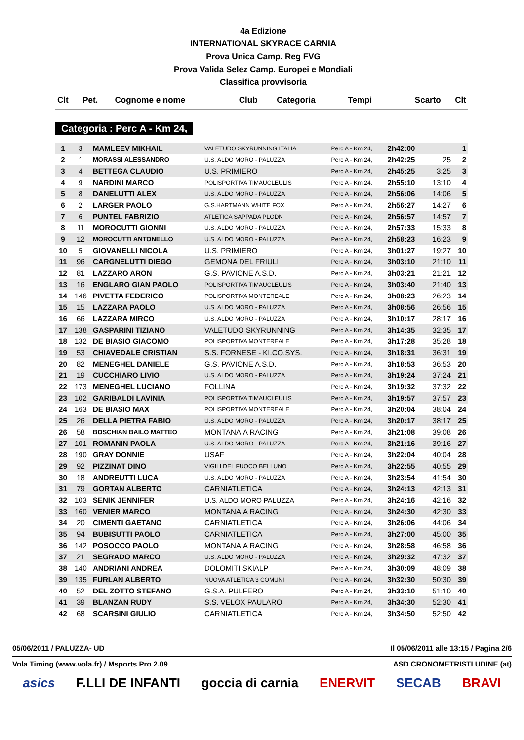4a Edizione
INTERNATIONAL SKYRACE CARNIA
Prova Unica Camp. Reg FVG
Prova Valida Selez Camp. Europei e Mondiali
Classifica provvisoria
| Clt | Pet. | Cognome e nome | Club | Categoria | Tempi | Scarto | Clt |
| --- | --- | --- | --- | --- | --- | --- | --- |
Categoria : Perc A - Km 24,
| 1 | 3 | MAMLEEV MIKHAIL | VALETUDO SKYRUNNING ITALIA | Perc A - Km 24, | 2h42:00 | | 1 |
| 2 | 1 | MORASSI ALESSANDRO | U.S. ALDO MORO - PALUZZA | Perc A - Km 24, | 2h42:25 | 25 | 2 |
| 3 | 4 | BETTEGA CLAUDIO | U.S. PRIMIERO | Perc A - Km 24, | 2h45:25 | 3:25 | 3 |
| 4 | 9 | NARDINI MARCO | POLISPORTIVA TIMAUCLEULIS | Perc A - Km 24, | 2h55:10 | 13:10 | 4 |
| 5 | 8 | DANELUTTI ALEX | U.S. ALDO MORO - PALUZZA | Perc A - Km 24, | 2h56:06 | 14:06 | 5 |
| 6 | 2 | LARGER PAOLO | G.S.HARTMANN WHITE FOX | Perc A - Km 24, | 2h56:27 | 14:27 | 6 |
| 7 | 6 | PUNTEL FABRIZIO | ATLETICA SAPPADA PLODN | Perc A - Km 24, | 2h56:57 | 14:57 | 7 |
| 8 | 11 | MOROCUTTI GIONNI | U.S. ALDO MORO - PALUZZA | Perc A - Km 24, | 2h57:33 | 15:33 | 8 |
| 9 | 12 | MOROCUTTI ANTONELLO | U.S. ALDO MORO - PALUZZA | Perc A - Km 24, | 2h58:23 | 16:23 | 9 |
| 10 | 5 | GIOVANELLI NICOLA | U.S. PRIMIERO | Perc A - Km 24, | 3h01:27 | 19:27 | 10 |
| 11 | 96 | CARGNELUTTI DIEGO | GEMONA DEL FRIULI | Perc A - Km 24, | 3h03:10 | 21:10 | 11 |
| 12 | 81 | LAZZARO ARON | G.S. PAVIONE A.S.D. | Perc A - Km 24, | 3h03:21 | 21:21 | 12 |
| 13 | 16 | ENGLARO GIAN PAOLO | POLISPORTIVA TIMAUCLEULIS | Perc A - Km 24, | 3h03:40 | 21:40 | 13 |
| 14 | 146 | PIVETTA FEDERICO | POLISPORTIVA MONTEREALE | Perc A - Km 24, | 3h08:23 | 26:23 | 14 |
| 15 | 15 | LAZZARA PAOLO | U.S. ALDO MORO - PALUZZA | Perc A - Km 24, | 3h08:56 | 26:56 | 15 |
| 16 | 66 | LAZZARA MIRCO | U.S. ALDO MORO - PALUZZA | Perc A - Km 24, | 3h10:17 | 28:17 | 16 |
| 17 | 138 | GASPARINI TIZIANO | VALETUDO SKYRUNNING | Perc A - Km 24, | 3h14:35 | 32:35 | 17 |
| 18 | 132 | DE BIASIO GIACOMO | POLISPORTIVA MONTEREALE | Perc A - Km 24, | 3h17:28 | 35:28 | 18 |
| 19 | 53 | CHIAVEDALE CRISTIAN | S.S. FORNESE - KI.CO.SYS. | Perc A - Km 24, | 3h18:31 | 36:31 | 19 |
| 20 | 82 | MENEGHEL DANIELE | G.S. PAVIONE A.S.D. | Perc A - Km 24, | 3h18:53 | 36:53 | 20 |
| 21 | 19 | CUCCHIARO LIVIO | U.S. ALDO MORO - PALUZZA | Perc A - Km 24, | 3h19:24 | 37:24 | 21 |
| 22 | 173 | MENEGHEL LUCIANO | FOLLINA | Perc A - Km 24, | 3h19:32 | 37:32 | 22 |
| 23 | 102 | GARIBALDI LAVINIA | POLISPORTIVA TIMAUCLEULIS | Perc A - Km 24, | 3h19:57 | 37:57 | 23 |
| 24 | 163 | DE BIASIO MAX | POLISPORTIVA MONTEREALE | Perc A - Km 24, | 3h20:04 | 38:04 | 24 |
| 25 | 26 | DELLA PIETRA FABIO | U.S. ALDO MORO - PALUZZA | Perc A - Km 24, | 3h20:17 | 38:17 | 25 |
| 26 | 58 | BOSCHIAN BAILO MATTEO | MONTANAIA RACING | Perc A - Km 24, | 3h21:08 | 39:08 | 26 |
| 27 | 101 | ROMANIN PAOLA | U.S. ALDO MORO - PALUZZA | Perc A - Km 24, | 3h21:16 | 39:16 | 27 |
| 28 | 190 | GRAY DONNIE | USAF | Perc A - Km 24, | 3h22:04 | 40:04 | 28 |
| 29 | 92 | PIZZINAT DINO | VIGILI DEL FUOCO BELLUNO | Perc A - Km 24, | 3h22:55 | 40:55 | 29 |
| 30 | 18 | ANDREUTTI LUCA | U.S. ALDO MORO - PALUZZA | Perc A - Km 24, | 3h23:54 | 41:54 | 30 |
| 31 | 79 | GORTAN ALBERTO | CARNIATLETICA | Perc A - Km 24, | 3h24:13 | 42:13 | 31 |
| 32 | 103 | SENIK JENNIFER | U.S. ALDO MORO PALUZZA | Perc A - Km 24, | 3h24:16 | 42:16 | 32 |
| 33 | 160 | VENIER MARCO | MONTANAIA RACING | Perc A - Km 24, | 3h24:30 | 42:30 | 33 |
| 34 | 20 | CIMENTI GAETANO | CARNIATLETICA | Perc A - Km 24, | 3h26:06 | 44:06 | 34 |
| 35 | 94 | BUBISUTTI PAOLO | CARNIATLETICA | Perc A - Km 24, | 3h27:00 | 45:00 | 35 |
| 36 | 142 | POSOCCO PAOLO | MONTANAIA RACING | Perc A - Km 24, | 3h28:58 | 46:58 | 36 |
| 37 | 21 | SEGRADO MARCO | U.S. ALDO MORO - PALUZZA | Perc A - Km 24, | 3h29:32 | 47:32 | 37 |
| 38 | 140 | ANDRIANI ANDREA | DOLOMITI SKIALP | Perc A - Km 24, | 3h30:09 | 48:09 | 38 |
| 39 | 135 | FURLAN ALBERTO | NUOVA ATLETICA 3 COMUNI | Perc A - Km 24, | 3h32:30 | 50:30 | 39 |
| 40 | 52 | DEL ZOTTO STEFANO | G.S.A. PULFERO | Perc A - Km 24, | 3h33:10 | 51:10 | 40 |
| 41 | 39 | BLANZAN RUDY | S.S. VELOX PAULARO | Perc A - Km 24, | 3h34:30 | 52:30 | 41 |
| 42 | 68 | SCARSINI GIULIO | CARNIATLETICA | Perc A - Km 24, | 3h34:50 | 52:50 | 42 |
05/06/2011 / PALUZZA- UD Il 05/06/2011 alle 13:15 / Pagina 2/6
Vola Timing (www.vola.fr) / Msports Pro 2.09 ASD CRONOMETRISTI UDINE (at)
asics F.LLI DE INFANTI goccia di carnia ENERVIT SECAB BRAVI